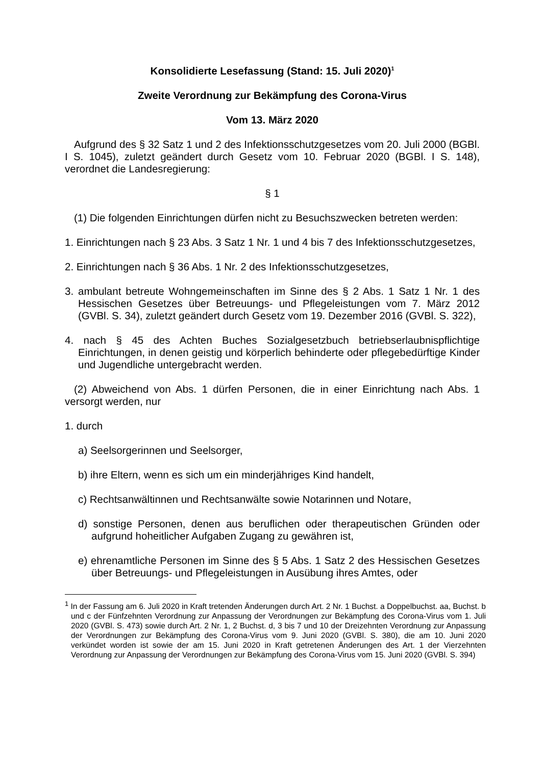Konsolidierte Lesefassung (Stand: 15. Juli 2020)<sup>1</sup>
Zweite Verordnung zur Bekämpfung des Corona-Virus
Vom 13. März 2020
Aufgrund des § 32 Satz 1 und 2 des Infektionsschutzgesetzes vom 20. Juli 2000 (BGBl. I S. 1045), zuletzt geändert durch Gesetz vom 10. Februar 2020 (BGBl. I S. 148), verordnet die Landesregierung:
§ 1
(1) Die folgenden Einrichtungen dürfen nicht zu Besuchszwecken betreten werden:
1. Einrichtungen nach § 23 Abs. 3 Satz 1 Nr. 1 und 4 bis 7 des Infektionsschutzgesetzes,
2. Einrichtungen nach § 36 Abs. 1 Nr. 2 des Infektionsschutzgesetzes,
3. ambulant betreute Wohngemeinschaften im Sinne des § 2 Abs. 1 Satz 1 Nr. 1 des Hessischen Gesetzes über Betreuungs- und Pflegeleistungen vom 7. März 2012 (GVBl. S. 34), zuletzt geändert durch Gesetz vom 19. Dezember 2016 (GVBl. S. 322),
4. nach § 45 des Achten Buches Sozialgesetzbuch betriebserlaubnispflichtige Einrichtungen, in denen geistig und körperlich behinderte oder pflegebedürftige Kinder und Jugendliche untergebracht werden.
(2) Abweichend von Abs. 1 dürfen Personen, die in einer Einrichtung nach Abs. 1 versorgt werden, nur
1. durch
a) Seelsorgerinnen und Seelsorger,
b) ihre Eltern, wenn es sich um ein minderjähriges Kind handelt,
c) Rechtsanwältinnen und Rechtsanwälte sowie Notarinnen und Notare,
d) sonstige Personen, denen aus beruflichen oder therapeutischen Gründen oder aufgrund hoheitlicher Aufgaben Zugang zu gewähren ist,
e) ehrenamtliche Personen im Sinne des § 5 Abs. 1 Satz 2 des Hessischen Gesetzes über Betreuungs- und Pflegeleistungen in Ausübung ihres Amtes, oder
<sup>1</sup> In der Fassung am 6. Juli 2020 in Kraft tretenden Änderungen durch Art. 2 Nr. 1 Buchst. a Doppelbuchst. aa, Buchst. b und c der Fünfzehnten Verordnung zur Anpassung der Verordnungen zur Bekämpfung des Corona-Virus vom 1. Juli 2020 (GVBl. S. 473) sowie durch Art. 2 Nr. 1, 2 Buchst. d, 3 bis 7 und 10 der Dreizehnten Verordnung zur Anpassung der Verordnungen zur Bekämpfung des Corona-Virus vom 9. Juni 2020 (GVBl. S. 380), die am 10. Juni 2020 verkündet worden ist sowie der am 15. Juni 2020 in Kraft getretenen Änderungen des Art. 1 der Vierzehnten Verordnung zur Anpassung der Verordnungen zur Bekämpfung des Corona-Virus vom 15. Juni 2020 (GVBl. S. 394)